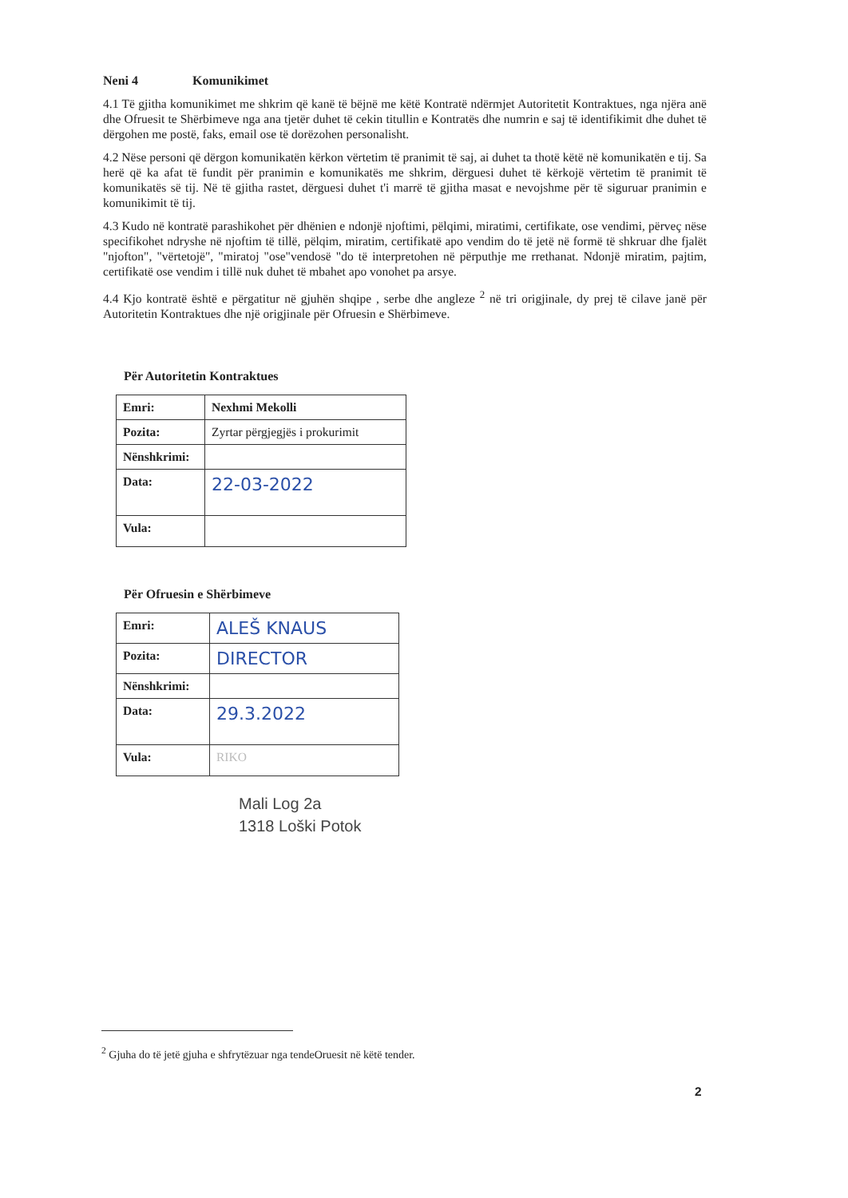Neni 4 Komunikimet
4.1 Të gjitha komunikimet me shkrim që kanë të bëjnë me këtë Kontratë ndërmjet Autoritetit Kontraktues, nga njëra anë dhe Ofruesit te Shërbimeve nga ana tjetër duhet të cekin titullin e Kontratës dhe numrin e saj të identifikimit dhe duhet të dërgohen me postë, faks, email ose të dorëzohen personalisht.
4.2 Nëse personi që dërgon komunikatën kërkon vërtetim të pranimit të saj, ai duhet ta thotë këtë në komunikatën e tij. Sa herë që ka afat të fundit për pranimin e komunikatës me shkrim, dërguesi duhet të kërkojë vërtetim të pranimit të komunikatës së tij. Në të gjitha rastet, dërguesi duhet t'i marrë të gjitha masat e nevojshme për të siguruar pranimin e komunikimit të tij.
4.3 Kudo në kontratë parashikohet për dhënien e ndonjë njoftimi, pëlqimi, miratimi, certifikate, ose vendimi, përveç nëse specifikohet ndryshe në njoftim të tillë, pëlqim, miratim, certifikatë apo vendim do të jetë në formë të shkruar dhe fjalët "njofton", "vërtetojë", "miratoj "ose"vendosë "do të interpretohen në përputhje me rrethanat. Ndonjë miratim, pajtim, certifikatë ose vendim i tillë nuk duhet të mbahet apo vonohet pa arsye.
4.4 Kjo kontratë është e përgatitur në gjuhën shqipe , serbe dhe angleze <sup>2</sup> në tri origjinale, dy prej të cilave janë për Autoritetin Kontraktues dhe një origjinale për Ofruesin e Shërbimeve.
Për Autoritetin Kontraktues
| Emri: | Nexhmi Mekolli |
| Pozita: | Zyrtar përgjegjës i prokurimit |
| Nënshkrimi: | |
| Data: | 22-03-2022 |
| Vula: | |
Për Ofruesin e Shërbimeve
| Emri: | ALEŠ KNAUS |
| Pozita: | DIRECTOR |
| Nënshkrimi: | |
| Data: | 29.3.2022 |
| Vula: | RIKO |
Mali Log 2a
1318 Loški Potok
<sup>2</sup> Gjuha do të jetë gjuha e shfrytëzuar nga tendeOruesit në këtë tender.
2